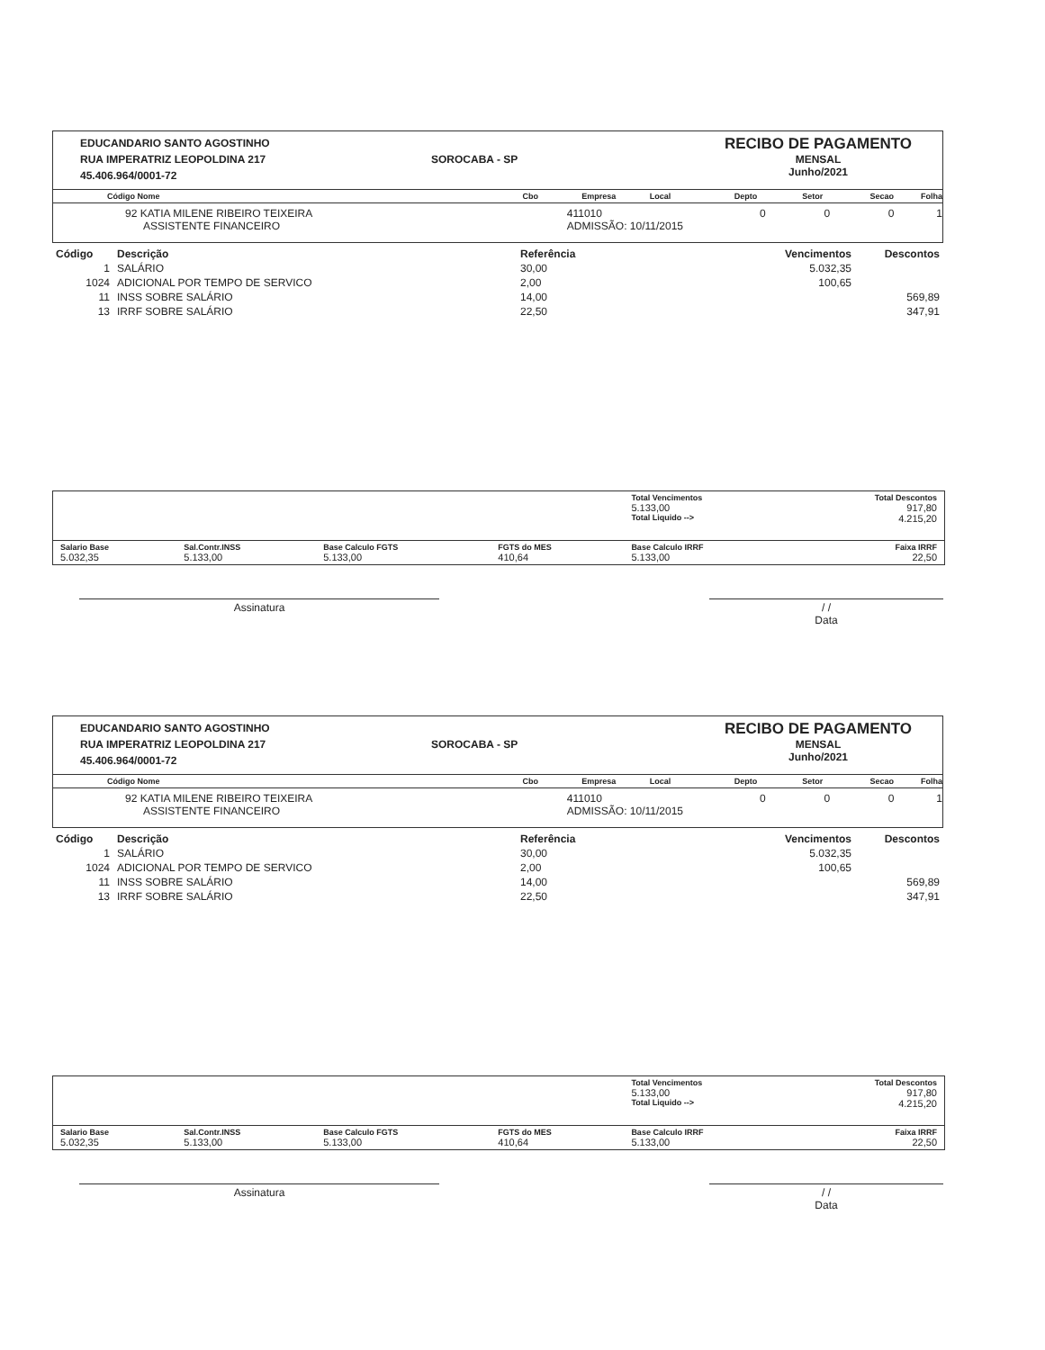EDUCANDARIO SANTO AGOSTINHO
RUA IMPERATRIZ LEOPOLDINA 217
45.406.964/0001-72
SOROCABA - SP
RECIBO DE PAGAMENTO
MENSAL
Junho/2021
Código Nome Cbo Empresa Local Depto Setor Secao Folha
92 KATIA MILENE RIBEIRO TEIXEIRA
ASSISTENTE FINANCEIRO 411010
ADMISSÃO: 10/11/2015 0001
| Código | Descrição | Referência | Vencimentos | Descontos |
| --- | --- | --- | --- | --- |
| 1 | SALÁRIO | 30,00 | 5.032,35 | |
| 1024 | ADICIONAL POR TEMPO DE SERVICO | 2,00 | 100,65 | |
| 11 | INSS SOBRE SALÁRIO | 14,00 | | 569,89 |
| 13 | IRRF SOBRE SALÁRIO | 22,50 | | 347,91 |
| | | | | Total Vencimentos 5.133,00 Total Liquido --> | Total Descontos 917,80 4.215,20 |
| Salario Base 5.032,35 | Sal.Contr.INSS 5.133,00 | Base Calculo FGTS 5.133,00 | FGTS do MES 410,64 | Base Calculo IRRF 5.133,00 | Faixa IRRF 22,50 |
Assinatura / /
Data
EDUCANDARIO SANTO AGOSTINHO
RUA IMPERATRIZ LEOPOLDINA 217
45.406.964/0001-72
SOROCABA - SP
RECIBO DE PAGAMENTO
MENSAL
Junho/2021
Código Nome Cbo Empresa Local Depto Setor Secao Folha
92 KATIA MILENE RIBEIRO TEIXEIRA
ASSISTENTE FINANCEIRO 411010
ADMISSÃO: 10/11/2015 0001
| Código | Descrição | Referência | Vencimentos | Descontos |
| --- | --- | --- | --- | --- |
| 1 | SALÁRIO | 30,00 | 5.032,35 | |
| 1024 | ADICIONAL POR TEMPO DE SERVICO | 2,00 | 100,65 | |
| 11 | INSS SOBRE SALÁRIO | 14,00 | | 569,89 |
| 13 | IRRF SOBRE SALÁRIO | 22,50 | | 347,91 |
| | | | | Total Vencimentos 5.133,00 Total Liquido --> | Total Descontos 917,80 4.215,20 |
| Salario Base 5.032,35 | Sal.Contr.INSS 5.133,00 | Base Calculo FGTS 5.133,00 | FGTS do MES 410,64 | Base Calculo IRRF 5.133,00 | Faixa IRRF 22,50 |
Assinatura / /
Data